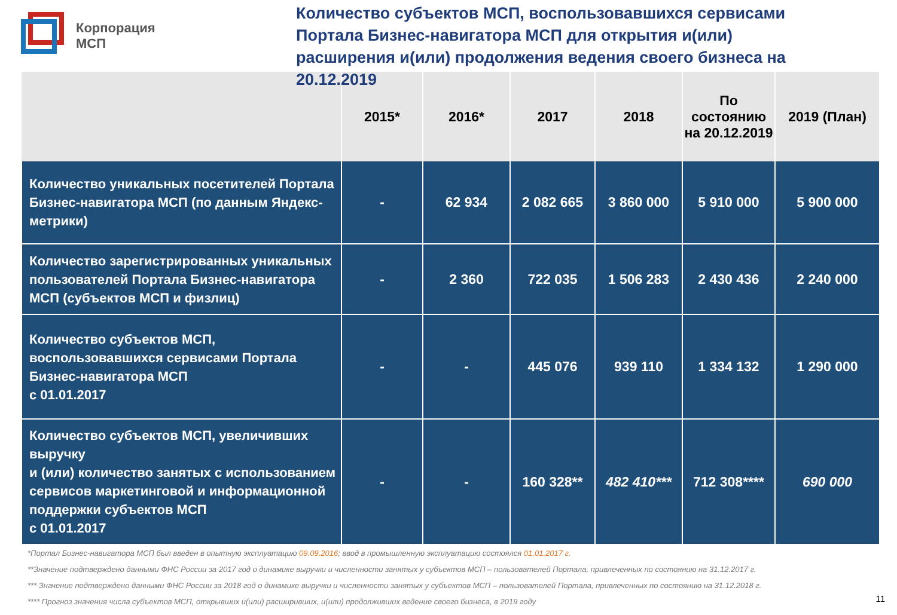Корпорация
МСП
Количество субъектов МСП, воспользовавшихся сервисами Портала Бизнес-навигатора МСП для открытия и(или) расширения и(или) продолжения ведения своего бизнеса на 20.12.2019
| | 2015* | 2016* | 2017 | 2018 | По состоянию на 20.12.2019 | 2019 (План) |
| --- | --- | --- | --- | --- | --- | --- |
| Количество уникальных посетителей Портала Бизнес-навигатора МСП (по данным Яндекс-метрики) | - | 62 934 | 2 082 665 | 3 860 000 | 5 910 000 | 5 900 000 |
| Количество зарегистрированных уникальных пользователей Портала Бизнес-навигатора МСП (субъектов МСП и физлиц) | - | 2 360 | 722 035 | 1 506 283 | 2 430 436 | 2 240 000 |
| Количество субъектов МСП, воспользовавшихся сервисами Портала Бизнес-навигатора МСП с 01.01.2017 | - | - | 445 076 | 939 110 | 1 334 132 | 1 290 000 |
| Количество субъектов МСП, увеличивших выручку и (или) количество занятых с использованием сервисов маркетинговой и информационной поддержки субъектов МСП с 01.01.2017 | - | - | 160 328** | 482 410*** | 712 308**** | 690 000 |
*Портал Бизнес-навигатора МСП был введен в опытную эксплуатацию 09.09.2016; ввод в промышленную эксплуатацию состоялся 01.01.2017 г.
**Значение подтверждено данными ФНС России за 2017 год о динамике выручки и численности занятых у субъектов МСП – пользователей Портала, привлеченных по состоянию на 31.12.2017 г.
*** Значение подтверждено данными ФНС России за 2018 год о динамике выручки и численности занятых у субъектов МСП – пользователей Портала, привлеченных по состоянию на 31.12.2018 г.
**** Прогноз значения числа субъектов МСП, открывших и(или) расширивших, и(или) продолживших ведение своего бизнеса, в 2019 году
11